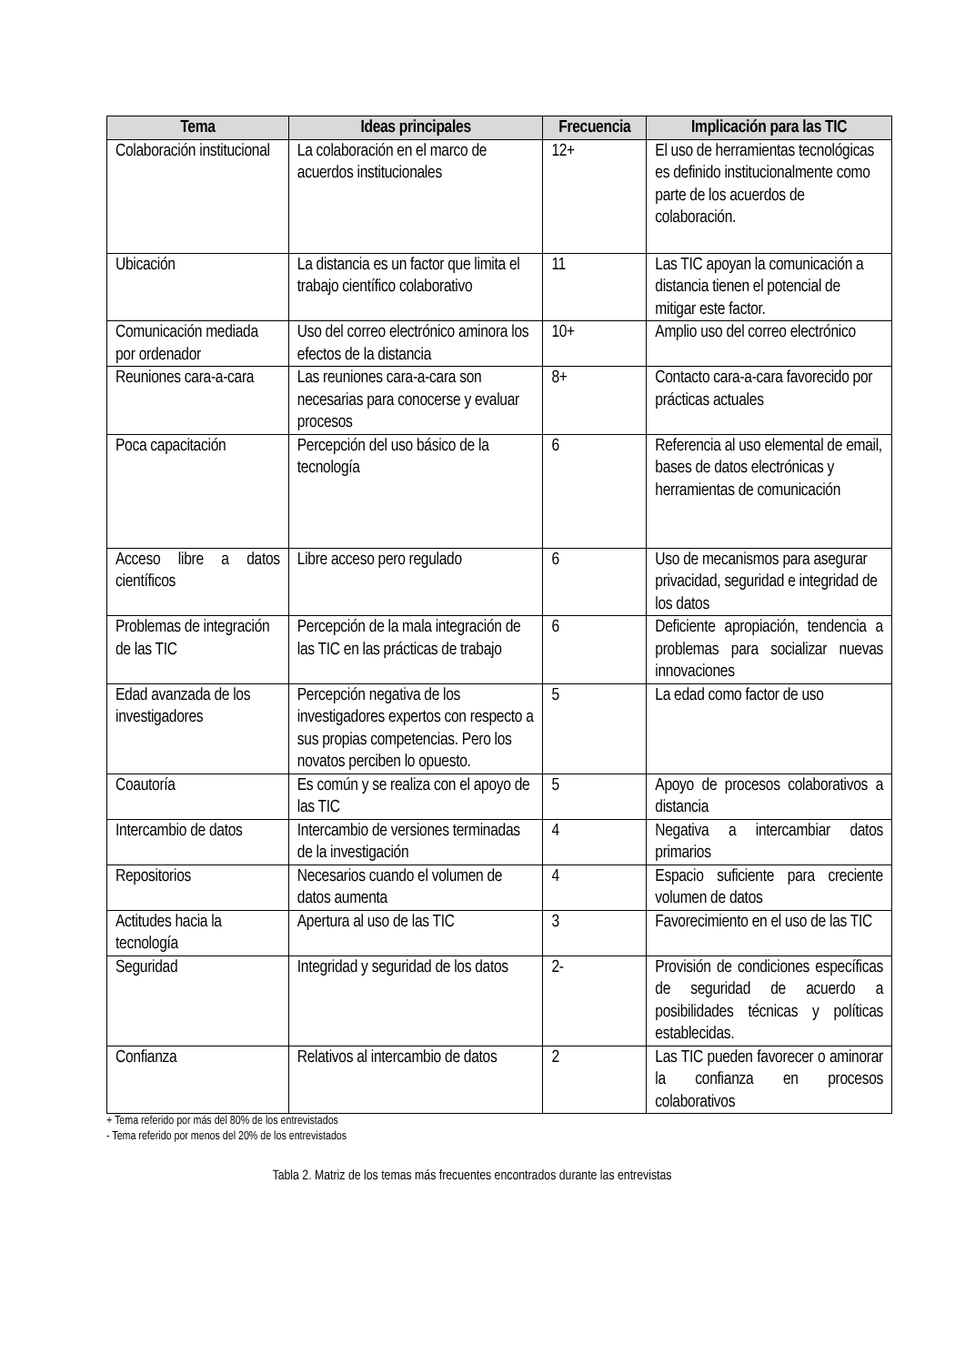| Tema | Ideas principales | Frecuencia | Implicación para las TIC |
| --- | --- | --- | --- |
| Colaboración institucional | La colaboración en el marco de acuerdos institucionales | 12+ | El uso de herramientas tecnológicas es definido institucionalmente como parte de los acuerdos de colaboración. |
| Ubicación | La distancia es un factor que limita el trabajo científico colaborativo | 11 | Las TIC apoyan la comunicación a distancia tienen el potencial de mitigar este factor. |
| Comunicación mediada por ordenador | Uso del correo electrónico aminora los efectos de la distancia | 10+ | Amplio uso del correo electrónico |
| Reuniones cara-a-cara | Las reuniones cara-a-cara son necesarias para conocerse y evaluar procesos | 8+ | Contacto cara-a-cara favorecido por prácticas actuales |
| Poca capacitación | Percepción del uso básico de la tecnología | 6 | Referencia al uso elemental de email, bases de datos electrónicas y herramientas de comunicación |
| Acceso libre a datos científicos | Libre acceso pero regulado | 6 | Uso de mecanismos para asegurar privacidad, seguridad e integridad de los datos |
| Problemas de integración de las TIC | Percepción de la mala integración de las TIC en las prácticas de trabajo | 6 | Deficiente apropiación, tendencia a problemas para socializar nuevas innovaciones |
| Edad avanzada de los investigadores | Percepción negativa de los investigadores expertos con respecto a sus propias competencias. Pero los novatos perciben lo opuesto. | 5 | La edad como factor de uso |
| Coautoría | Es común y se realiza con el apoyo de las TIC | 5 | Apoyo de procesos colaborativos a distancia |
| Intercambio de datos | Intercambio de versiones terminadas de la investigación | 4 | Negativa a intercambiar datos primarios |
| Repositorios | Necesarios cuando el volumen de datos aumenta | 4 | Espacio suficiente para creciente volumen de datos |
| Actitudes hacia la tecnología | Apertura al uso de las TIC | 3 | Favorecimiento en el uso de las TIC |
| Seguridad | Integridad y seguridad de los datos | 2- | Provisión de condiciones específicas de seguridad de acuerdo a posibilidades técnicas y políticas establecidas. |
| Confianza | Relativos al intercambio de datos | 2 | Las TIC pueden favorecer o aminorar la confianza en procesos colaborativos |
+ Tema referido por más del 80% de los entrevistados
- Tema referido por menos del 20% de los entrevistados
Tabla 2. Matriz de los temas más frecuentes encontrados durante las entrevistas